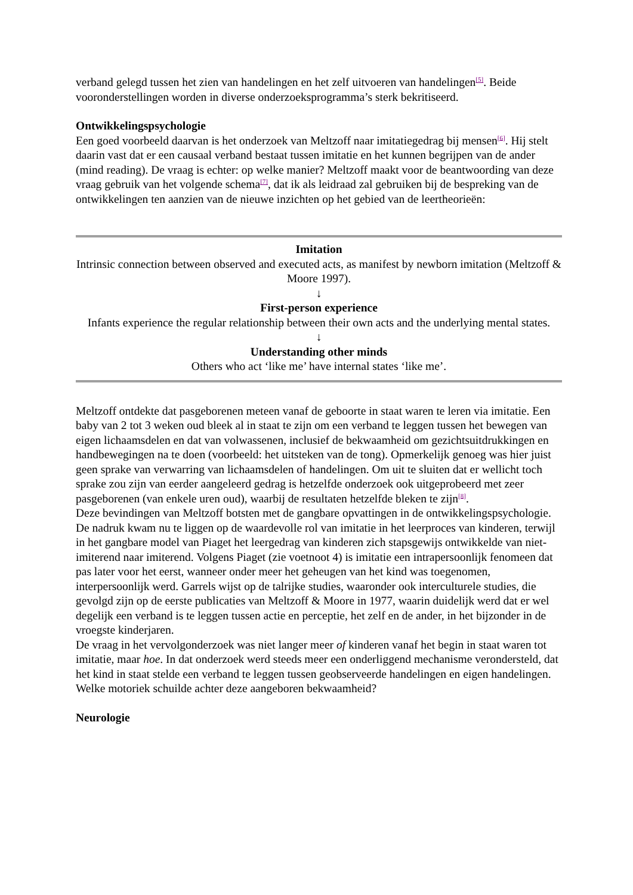verband gelegd tussen het zien van handelingen en het zelf uitvoeren van handelingen<sup>[5]</sup>. Beide vooronderstellingen worden in diverse onderzoeksprogramma’s sterk bekritiseerd.
Ontwikkelingspsychologie
Een goed voorbeeld daarvan is het onderzoek van Meltzoff naar imitatiegedrag bij mensen<sup>[6]</sup>. Hij stelt daarin vast dat er een causaal verband bestaat tussen imitatie en het kunnen begrijpen van de ander (mind reading). De vraag is echter: op welke manier? Meltzoff maakt voor de beantwoording van deze vraag gebruik van het volgende schema<sup>[7]</sup>, dat ik als leidraad zal gebruiken bij de bespreking van de ontwikkelingen ten aanzien van de nieuwe inzichten op het gebied van de leertheorieën:
Imitation
Intrinsic connection between observed and executed acts, as manifest by newborn imitation (Meltzoff & Moore 1997).
↓
First-person experience
Infants experience the regular relationship between their own acts and the underlying mental states.
↓
Understanding other minds
Others who act ‘like me’ have internal states ‘like me’.
Meltzoff ontdekte dat pasgeborenen meteen vanaf de geboorte in staat waren te leren via imitatie. Een baby van 2 tot 3 weken oud bleek al in staat te zijn om een verband te leggen tussen het bewegen van eigen lichaamsdelen en dat van volwassenen, inclusief de bekwaamheid om gezichtsuitdrukkingen en handbewegingen na te doen (voorbeeld: het uitsteken van de tong). Opmerkelijk genoeg was hier juist geen sprake van verwarring van lichaamsdelen of handelingen. Om uit te sluiten dat er wellicht toch sprake zou zijn van eerder aangeleerd gedrag is hetzelfde onderzoek ook uitgeprobeerd met zeer pasgeborenen (van enkele uren oud), waarbij de resultaten hetzelfde bleken te zijn<sup>[8]</sup>.
Deze bevindingen van Meltzoff botsten met de gangbare opvattingen in de ontwikkelingspsychologie. De nadruk kwam nu te liggen op de waardevolle rol van imitatie in het leerproces van kinderen, terwijl in het gangbare model van Piaget het leergedrag van kinderen zich stapsgewijs ontwikkelde van niet-imiterend naar imiterend. Volgens Piaget (zie voetnoot 4) is imitatie een intrapersoonlijk fenomeen dat pas later voor het eerst, wanneer onder meer het geheugen van het kind was toegenomen, interpersoonlijk werd. Garrels wijst op de talrijke studies, waaronder ook interculturele studies, die gevolgd zijn op de eerste publicaties van Meltzoff & Moore in 1977, waarin duidelijk werd dat er wel degelijk een verband is te leggen tussen actie en perceptie, het zelf en de ander, in het bijzonder in de vroegste kinderjaren.
De vraag in het vervolgonderzoek was niet langer meer of kinderen vanaf het begin in staat waren tot imitatie, maar hoe. In dat onderzoek werd steeds meer een onderliggend mechanisme verondersteld, dat het kind in staat stelde een verband te leggen tussen geobserveerde handelingen en eigen handelingen. Welke motoriek schuilde achter deze aangeboren bekwaamheid?
Neurologie